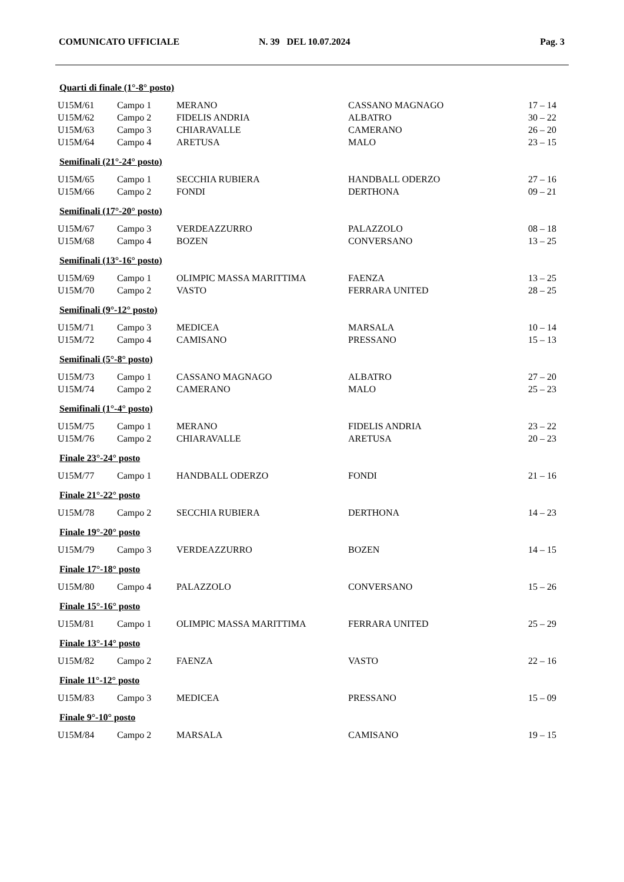COMUNICATO UFFICIALE N. 39 DEL 10.07.2024 Pag. 3
Quarti di finale (1°-8° posto)
| U15M/61 | Campo 1 | MERANO | CASSANO MAGNAGO | 17 – 14 |
| U15M/62 | Campo 2 | FIDELIS ANDRIA | ALBATRO | 30 – 22 |
| U15M/63 | Campo 3 | CHIARAVALLE | CAMERANO | 26 – 20 |
| U15M/64 | Campo 4 | ARETUSA | MALO | 23 – 15 |
Semifinali (21°-24° posto)
| U15M/65 | Campo 1 | SECCHIA RUBIERA | HANDBALL ODERZO | 27 – 16 |
| U15M/66 | Campo 2 | FONDI | DERTHONA | 09 – 21 |
Semifinali (17°-20° posto)
| U15M/67 | Campo 3 | VERDEAZZURRO | PALAZZOLO | 08 – 18 |
| U15M/68 | Campo 4 | BOZEN | CONVERSANO | 13 – 25 |
Semifinali (13°-16° posto)
| U15M/69 | Campo 1 | OLIMPIC MASSA MARITTIMA | FAENZA | 13 – 25 |
| U15M/70 | Campo 2 | VASTO | FERRARA UNITED | 28 – 25 |
Semifinali (9°-12° posto)
| U15M/71 | Campo 3 | MEDICEA | MARSALA | 10 – 14 |
| U15M/72 | Campo 4 | CAMISANO | PRESSANO | 15 – 13 |
Semifinali (5°-8° posto)
| U15M/73 | Campo 1 | CASSANO MAGNAGO | ALBATRO | 27 – 20 |
| U15M/74 | Campo 2 | CAMERANO | MALO | 25 – 23 |
Semifinali (1°-4° posto)
| U15M/75 | Campo 1 | MERANO | FIDELIS ANDRIA | 23 – 22 |
| U15M/76 | Campo 2 | CHIARAVALLE | ARETUSA | 20 – 23 |
Finale 23°-24° posto
| U15M/77 | Campo 1 | HANDBALL ODERZO | FONDI | 21 – 16 |
Finale 21°-22° posto
| U15M/78 | Campo 2 | SECCHIA RUBIERA | DERTHONA | 14 – 23 |
Finale 19°-20° posto
| U15M/79 | Campo 3 | VERDEAZZURRO | BOZEN | 14 – 15 |
Finale 17°-18° posto
| U15M/80 | Campo 4 | PALAZZOLO | CONVERSANO | 15 – 26 |
Finale 15°-16° posto
| U15M/81 | Campo 1 | OLIMPIC MASSA MARITTIMA | FERRARA UNITED | 25 – 29 |
Finale 13°-14° posto
| U15M/82 | Campo 2 | FAENZA | VASTO | 22 – 16 |
Finale 11°-12° posto
| U15M/83 | Campo 3 | MEDICEA | PRESSANO | 15 – 09 |
Finale 9°-10° posto
| U15M/84 | Campo 2 | MARSALA | CAMISANO | 19 – 15 |